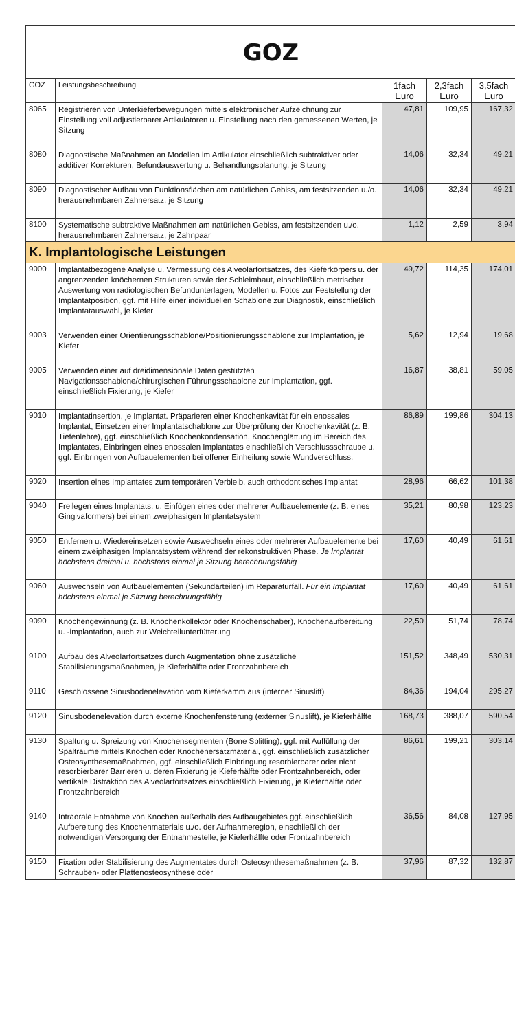| GOZ | | | | |
| GOZ | Leistungsbeschreibung | 1fach Euro | 2,3fach Euro | 3,5fach Euro |
| 8065 | Registrieren von Unterkieferbewegungen mittels elektronischer Aufzeichnung zur Einstellung voll adjustierbarer Artikulatoren u. Einstellung nach den gemessenen Werten, je Sitzung | 47,81 | 109,95 | 167,32 |
| 8080 | Diagnostische Maßnahmen an Modellen im Artikulator einschließlich subtraktiver oder additiver Korrekturen, Befundauswertung u. Behandlungsplanung, je Sitzung | 14,06 | 32,34 | 49,21 |
| 8090 | Diagnostischer Aufbau von Funktionsflächen am natürlichen Gebiss, am festsitzenden u./o. herausnehmbaren Zahnersatz, je Sitzung | 14,06 | 32,34 | 49,21 |
| 8100 | Systematische subtraktive Maßnahmen am natürlichen Gebiss, am festsitzenden u./o. herausnehmbaren Zahnersatz, je Zahnpaar | 1,12 | 2,59 | 3,94 |
| K. Implantologische Leistungen | | | | |
| 9000 | Implantatbezogene Analyse u. Vermessung des Alveolarfortsatzes, des Kieferkörpers u. der angrenzenden knöchernen Strukturen sowie der Schleimhaut, einschließlich metrischer Auswertung von radiologischen Befundunterlagen, Modellen u. Fotos zur Feststellung der Implantatposition, ggf. mit Hilfe einer individuellen Schablone zur Diagnostik, einschließlich Implantatauswahl, je Kiefer | 49,72 | 114,35 | 174,01 |
| 9003 | Verwenden einer Orientierungsschablone/Positionierungsschablone zur Implantation, je Kiefer | 5,62 | 12,94 | 19,68 |
| 9005 | Verwenden einer auf dreidimensionale Daten gestützten Navigationsschablone/chirurgischen Führungsschablone zur Implantation, ggf. einschließlich Fixierung, je Kiefer | 16,87 | 38,81 | 59,05 |
| 9010 | Implantatinsertion, je Implantat. Präparieren einer Knochenkavität für ein enossales Implantat, Einsetzen einer Implantatschablone zur Überprüfung der Knochenkavität (z. B. Tiefenlehre), ggf. einschließlich Knochenkondensation, Knochenglättung im Bereich des Implantates, Einbringen eines enossalen Implantates einschließlich Verschlussschraube u. ggf. Einbringen von Aufbauelementen bei offener Einheilung sowie Wundverschluss. | 86,89 | 199,86 | 304,13 |
| 9020 | Insertion eines Implantates zum temporären Verbleib, auch orthodontisches Implantat | 28,96 | 66,62 | 101,38 |
| 9040 | Freilegen eines Implantats, u. Einfügen eines oder mehrerer Aufbauelemente (z. B. eines Gingivaformers) bei einem zweiphasigen Implantatsystem | 35,21 | 80,98 | 123,23 |
| 9050 | Entfernen u. Wiedereinsetzen sowie Auswechseln eines oder mehrerer Aufbauelemente bei einem zweiphasigen Implantatsystem während der rekonstruktiven Phase. Je Implantat höchstens dreimal u. höchstens einmal je Sitzung berechnungsfähig | 17,60 | 40,49 | 61,61 |
| 9060 | Auswechseln von Aufbauelementen (Sekundärteilen) im Reparaturfall. Für ein Implantat höchstens einmal je Sitzung berechnungsfähig | 17,60 | 40,49 | 61,61 |
| 9090 | Knochengewinnung (z. B. Knochenkollektor oder Knochenschaber), Knochenaufbereitung u. -implantation, auch zur Weichteilunterfütterung | 22,50 | 51,74 | 78,74 |
| 9100 | Aufbau des Alveolarfortsatzes durch Augmentation ohne zusätzliche Stabilisierungsmaßnahmen, je Kieferhälfte oder Frontzahnbereich | 151,52 | 348,49 | 530,31 |
| 9110 | Geschlossene Sinusbodenelevation vom Kieferkamm aus (interner Sinuslift) | 84,36 | 194,04 | 295,27 |
| 9120 | Sinusbodenelevation durch externe Knochenfensterung (externer Sinuslift), je Kieferhälfte | 168,73 | 388,07 | 590,54 |
| 9130 | Spaltung u. Spreizung von Knochensegmenten (Bone Splitting), ggf. mit Auffüllung der Spalträume mittels Knochen oder Knochenersatzmaterial, ggf. einschließlich zusätzlicher Osteosynthesemaßnahmen, ggf. einschließlich Einbringung resorbierbarer oder nicht resorbierbarer Barrieren u. deren Fixierung je Kieferhälfte oder Frontzahnbereich, oder vertikale Distraktion des Alveolarfortsatzes einschließlich Fixierung, je Kieferhälfte oder Frontzahnbereich | 86,61 | 199,21 | 303,14 |
| 9140 | Intraorale Entnahme von Knochen außerhalb des Aufbaugebietes ggf. einschließlich Aufbereitung des Knochenmaterials u./o. der Aufnahmeregion, einschließlich der notwendigen Versorgung der Entnahmestelle, je Kieferhälfte oder Frontzahnbereich | 36,56 | 84,08 | 127,95 |
| 9150 | Fixation oder Stabilisierung des Augmentates durch Osteosynthesemaßnahmen (z. B. Schrauben- oder Plattenosteosynthese oder | 37,96 | 87,32 | 132,87 |